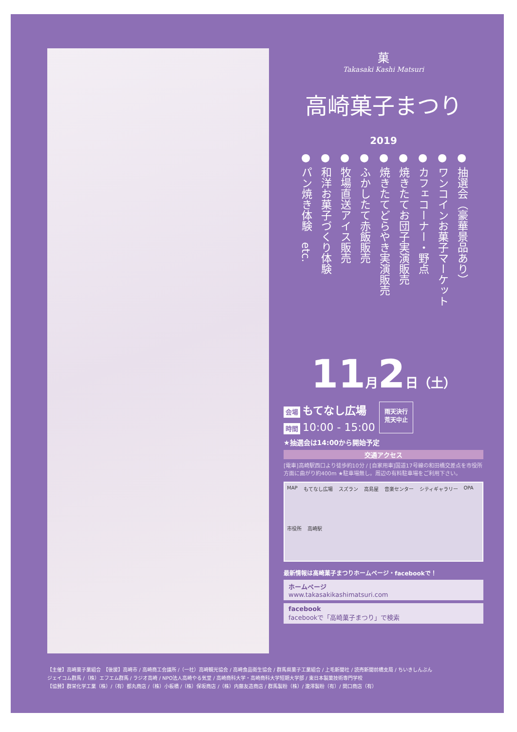菓
Takasaki Kashi Matsuri
高崎菓子まつり
2019
● 抽選会（豪華景品あり）
● ワンコインお菓子マーケット
● カフェコーナー・野点
● 焼きたてお団子実演販売
● 焼きたてどらやき実演販売
● ふかしたて赤飯販売
● 牧場直送アイス販売
● 和洋お菓子づくり体験
● パン焼き体験　etc.
11月2日（土）
会場 もてなし広場
時間 10:00 - 15:00
雨天決行
荒天中止
★抽選会は14:00から開始予定
交通アクセス
[電車]高崎駅西口より徒歩約10分 / [自家用車]国道17号線の和田橋交差点を市役所方面に曲がり約400m ★駐車場無し。周辺の有料駐車場をご利用下さい。
MAP もてなし広場 スズラン 高島屋 音楽センター シティギャラリー OPA 市役所 高崎駅
最新情報は高崎菓子まつりホームページ・facebookで！
ホームページ
www.takasakikashimatsuri.com
facebook
facebookで「高崎菓子まつり」で検索
【主催】高崎菓子業組合　【後援】高崎市 / 高崎商工会議所 /（一社）高崎観光協会 / 高崎食品衛生協会 / 群馬県菓子工業組合 / 上毛新聞社 / 読売新聞前橋支局 / ちいきしんぶん
ジェイコム群馬 /（株）エフエム群馬 / ラジオ高崎 / NPO法人高崎やる気堂 / 高崎商科大学・高崎商科大学短期大学部 / 東日本製菓技術専門学校
【協賛】群栄化学工業（株）/（有）都丸商店 /（株）小板橋 /（株）保坂商店 /（株）内藤友造商店 / 群馬製粉（株）/ 瀧澤製粉（有）/ 関口商店（有）